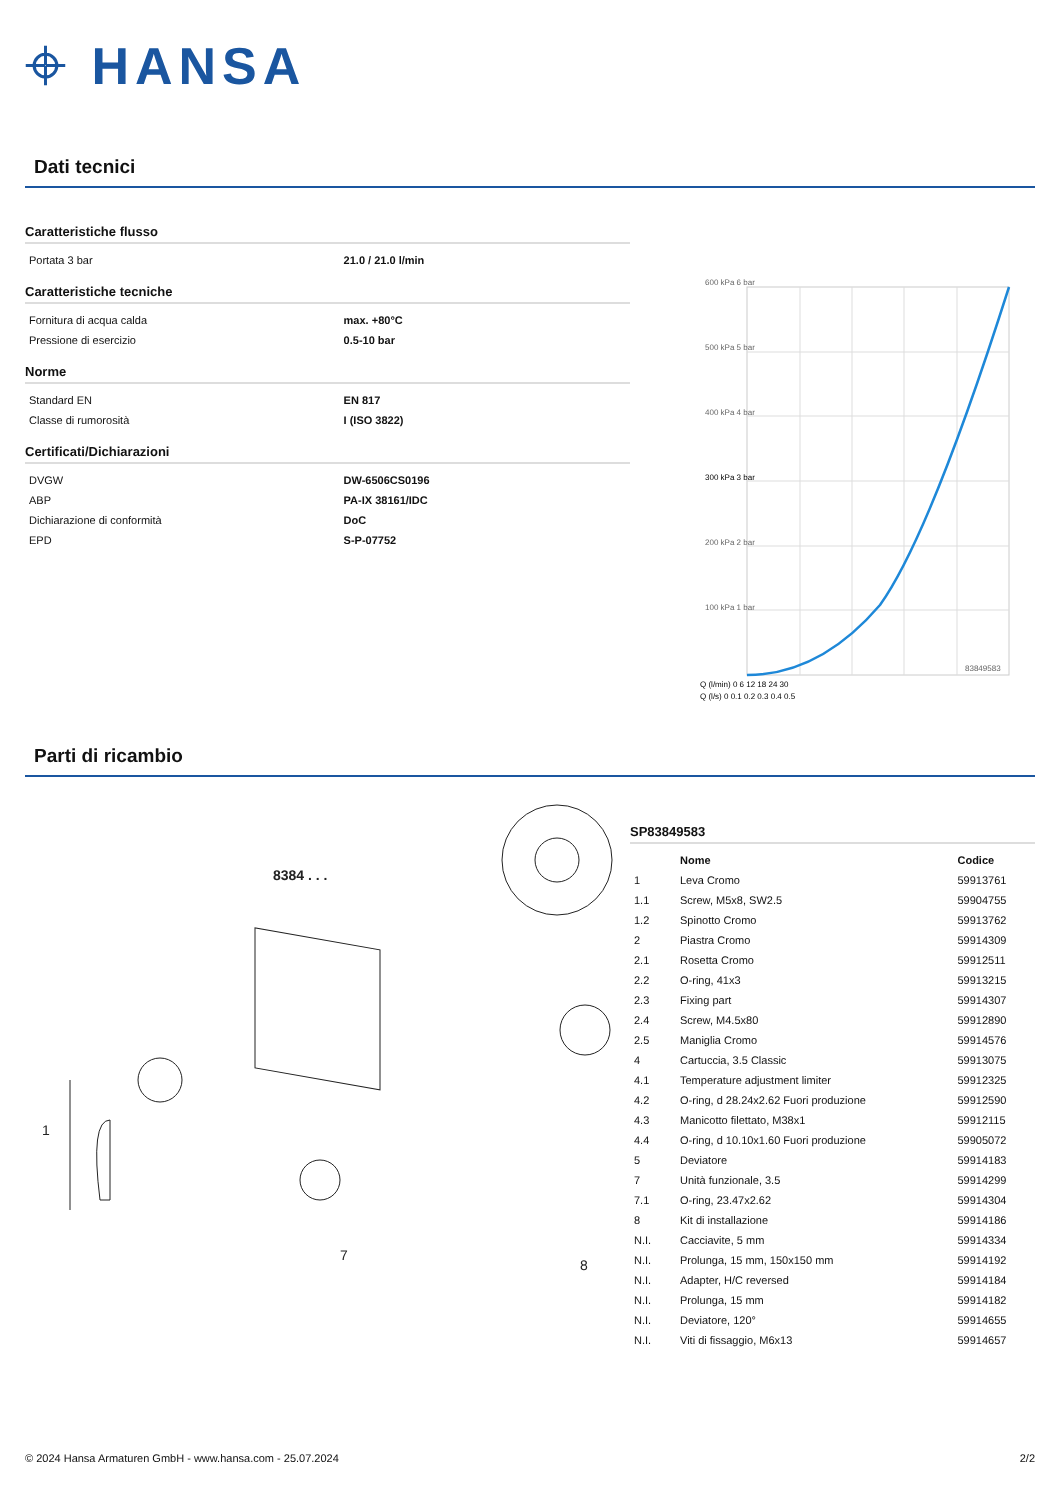⌖ HANSA
Dati tecnici
Caratteristiche flusso
| Portata 3 bar | 21.0 / 21.0 l/min |
Caratteristiche tecniche
| Fornitura di acqua calda | max. +80°C |
| Pressione di esercizio | 0.5-10 bar |
Norme
| Standard EN | EN 817 |
| Classe di rumorosità | I (ISO 3822) |
Certificati/Dichiarazioni
| DVGW | DW-6506CS0196 |
| ABP | PA-IX 38161/IDC |
| Dichiarazione di conformità | DoC |
| EPD | S-P-07752 |
600 kPa 6 bar
500 kPa 5 bar
400 kPa 4 bar
300 kPa 3 bar
200 kPa 2 bar
100 kPa 1 bar
83849583
Q (l/min) 0 6 12 18 24 30
Q (l/s) 0 0.1 0.2 0.3 0.4 0.5
Parti di ricambio
8384 . . .
1
7
8
SP83849583
| | Nome | Codice |
| --- | --- | --- |
| 1 | Leva Cromo | 59913761 |
| 1.1 | Screw, M5x8, SW2.5 | 59904755 |
| 1.2 | Spinotto Cromo | 59913762 |
| 2 | Piastra Cromo | 59914309 |
| 2.1 | Rosetta Cromo | 59912511 |
| 2.2 | O-ring, 41x3 | 59913215 |
| 2.3 | Fixing part | 59914307 |
| 2.4 | Screw, M4.5x80 | 59912890 |
| 2.5 | Maniglia Cromo | 59914576 |
| 4 | Cartuccia, 3.5 Classic | 59913075 |
| 4.1 | Temperature adjustment limiter | 59912325 |
| 4.2 | O-ring, d 28.24x2.62 Fuori produzione | 59912590 |
| 4.3 | Manicotto filettato, M38x1 | 59912115 |
| 4.4 | O-ring, d 10.10x1.60 Fuori produzione | 59905072 |
| 5 | Deviatore | 59914183 |
| 7 | Unità funzionale, 3.5 | 59914299 |
| 7.1 | O-ring, 23.47x2.62 | 59914304 |
| 8 | Kit di installazione | 59914186 |
| N.I. | Cacciavite, 5 mm | 59914334 |
| N.I. | Prolunga, 15 mm, 150x150 mm | 59914192 |
| N.I. | Adapter, H/C reversed | 59914184 |
| N.I. | Prolunga, 15 mm | 59914182 |
| N.I. | Deviatore, 120° | 59914655 |
| N.I. | Viti di fissaggio, M6x13 | 59914657 |
© 2024 Hansa Armaturen GmbH - www.hansa.com - 25.07.2024 2/2